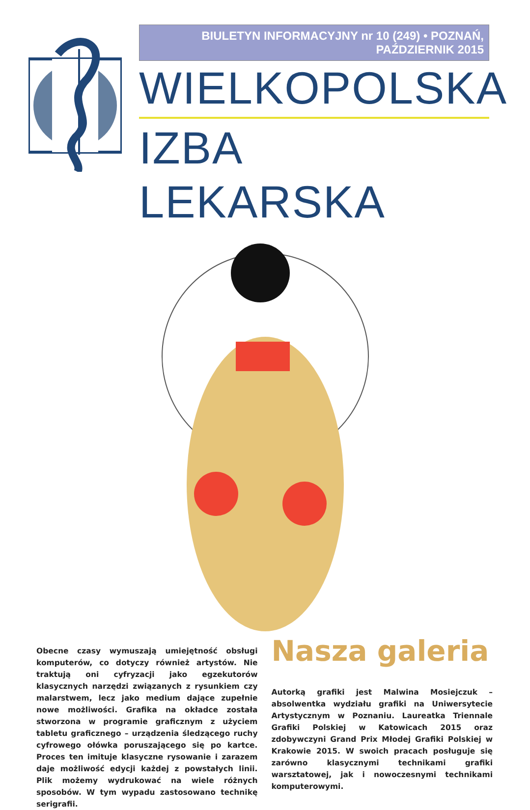BIULETYN INFORMACYJNY nr 10 (249) • POZNAŃ, PAŹDZIERNIK 2015
WIELKOPOLSKA
IZBA LEKARSKA
Obecne czasy wymuszają umiejętność obsługi komputerów, co dotyczy również artystów. Nie traktują oni cyfryzacji jako egzekutorów klasycznych narzędzi związanych z rysunkiem czy malarstwem, lecz jako medium dające zupełnie nowe możliwości. Grafika na okładce została stworzona w programie graficznym z użyciem tabletu graficznego – urządzenia śledzącego ruchy cyfrowego ołówka poruszającego się po kartce. Proces ten imituje klasyczne rysowanie i zarazem daje możliwość edycji każdej z powstałych linii. Plik możemy wydrukować na wiele różnych sposobów. W tym wypadu zastosowano technikę serigrafii.
Nasza galeria
Autorką grafiki jest Malwina Mosiejczuk – absolwentka wydziału grafiki na Uniwersytecie Artystycznym w Poznaniu. Laureatka Triennale Grafiki Polskiej w Katowicach 2015 oraz zdobywczyni Grand Prix Młodej Grafiki Polskiej w Krakowie 2015. W swoich pracach posługuje się zarówno klasycznymi technikami grafiki warsztatowej, jak i nowoczesnymi technikami komputerowymi.